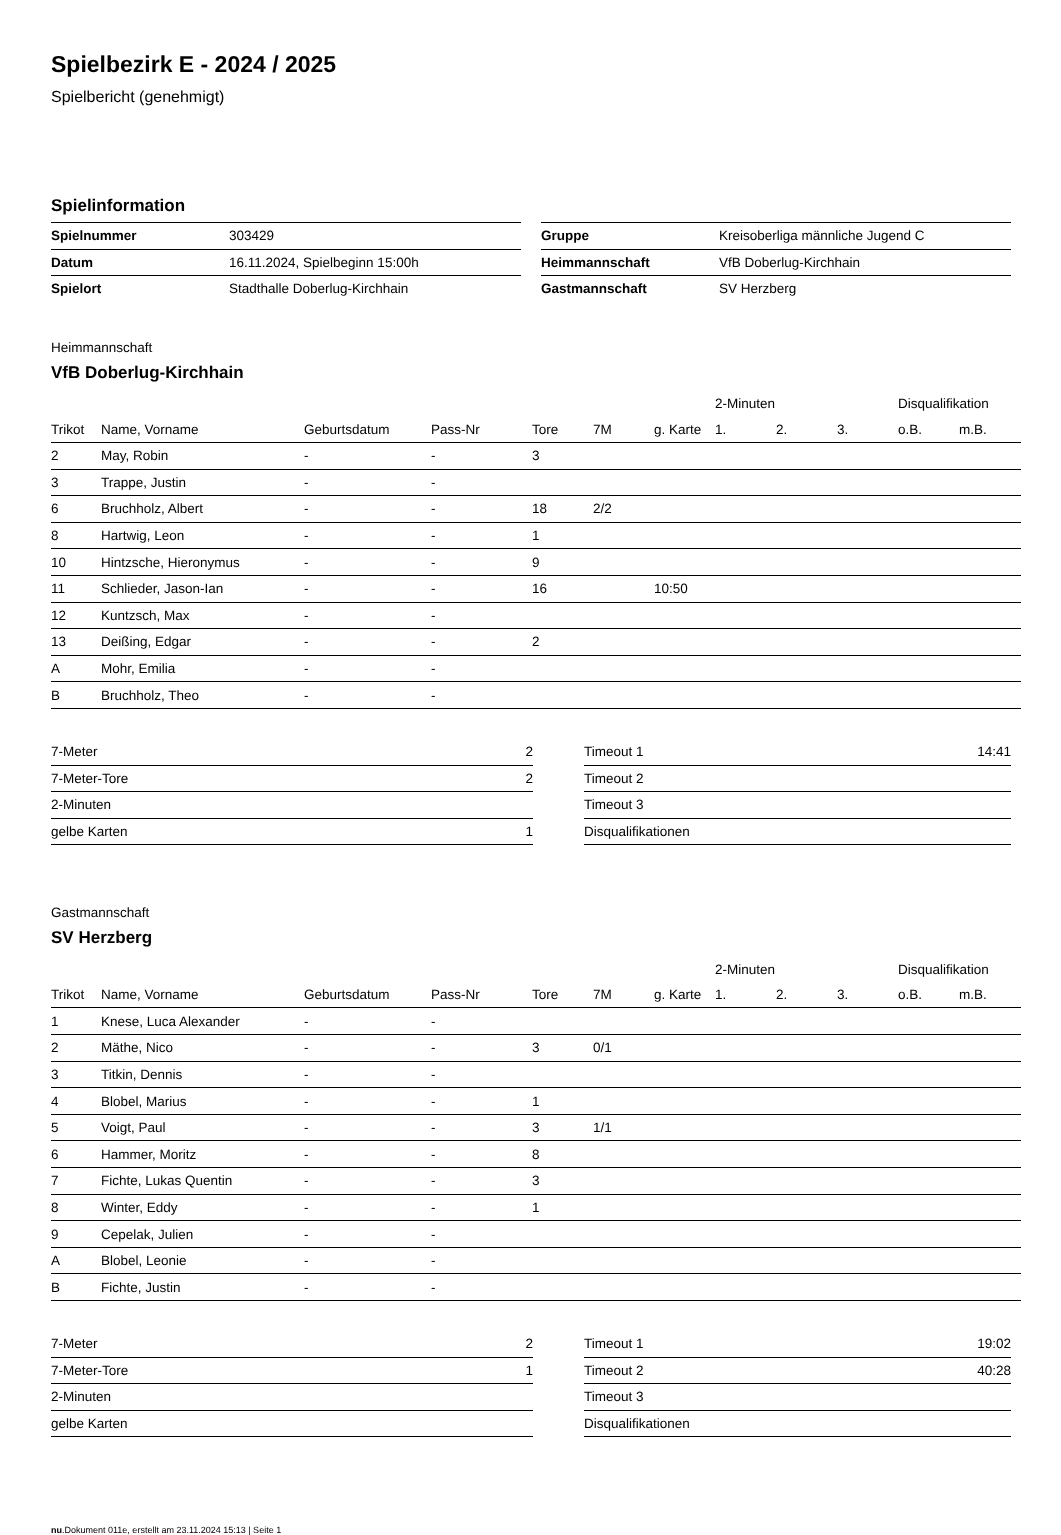Spielbezirk E - 2024 / 2025
Spielbericht (genehmigt)
Spielinformation
| Spielnummer | 303429 |
| Datum | 16.11.2024, Spielbeginn 15:00h |
| Spielort | Stadthalle Doberlug-Kirchhain |
| Gruppe | Kreisoberliga männliche Jugend C |
| Heimmannschaft | VfB Doberlug-Kirchhain |
| Gastmannschaft | SV Herzberg |
Heimmannschaft
VfB Doberlug-Kirchhain
| | | | | | | | 2-Minuten | | | Disqualifikation | |
| --- | --- | --- | --- | --- | --- | --- | --- | --- | --- | --- | --- |
| Trikot | Name, Vorname | Geburtsdatum | Pass-Nr | Tore | 7M | g. Karte | 1. | 2. | 3. | o.B. | m.B. |
| 2 | May, Robin | - | - | 3 | | | | | | | |
| 3 | Trappe, Justin | - | - | | | | | | | | |
| 6 | Bruchholz, Albert | - | - | 18 | 2/2 | | | | | | |
| 8 | Hartwig, Leon | - | - | 1 | | | | | | | |
| 10 | Hintzsche, Hieronymus | - | - | 9 | | | | | | | |
| 11 | Schlieder, Jason-Ian | - | - | 16 | | 10:50 | | | | | |
| 12 | Kuntzsch, Max | - | - | | | | | | | | |
| 13 | Deißing, Edgar | - | - | 2 | | | | | | | |
| A | Mohr, Emilia | - | - | | | | | | | | |
| B | Bruchholz, Theo | - | - | | | | | | | | |
| 7-Meter | 2 |
| 7-Meter-Tore | 2 |
| 2-Minuten | |
| gelbe Karten | 1 |
| Timeout 1 | 14:41 |
| Timeout 2 | |
| Timeout 3 | |
| Disqualifikationen | |
Gastmannschaft
SV Herzberg
| | | | | | | | 2-Minuten | | | Disqualifikation | |
| --- | --- | --- | --- | --- | --- | --- | --- | --- | --- | --- | --- |
| Trikot | Name, Vorname | Geburtsdatum | Pass-Nr | Tore | 7M | g. Karte | 1. | 2. | 3. | o.B. | m.B. |
| 1 | Knese, Luca Alexander | - | - | | | | | | | | |
| 2 | Mäthe, Nico | - | - | 3 | 0/1 | | | | | | |
| 3 | Titkin, Dennis | - | - | | | | | | | | |
| 4 | Blobel, Marius | - | - | 1 | | | | | | | |
| 5 | Voigt, Paul | - | - | 3 | 1/1 | | | | | | |
| 6 | Hammer, Moritz | - | - | 8 | | | | | | | |
| 7 | Fichte, Lukas Quentin | - | - | 3 | | | | | | | |
| 8 | Winter, Eddy | - | - | 1 | | | | | | | |
| 9 | Cepelak, Julien | - | - | | | | | | | | |
| A | Blobel, Leonie | - | - | | | | | | | | |
| B | Fichte, Justin | - | - | | | | | | | | |
| 7-Meter | 2 |
| 7-Meter-Tore | 1 |
| 2-Minuten | |
| gelbe Karten | |
| Timeout 1 | 19:02 |
| Timeout 2 | 40:28 |
| Timeout 3 | |
| Disqualifikationen | |
nu.Dokument 011e, erstellt am 23.11.2024 15:13 | Seite 1